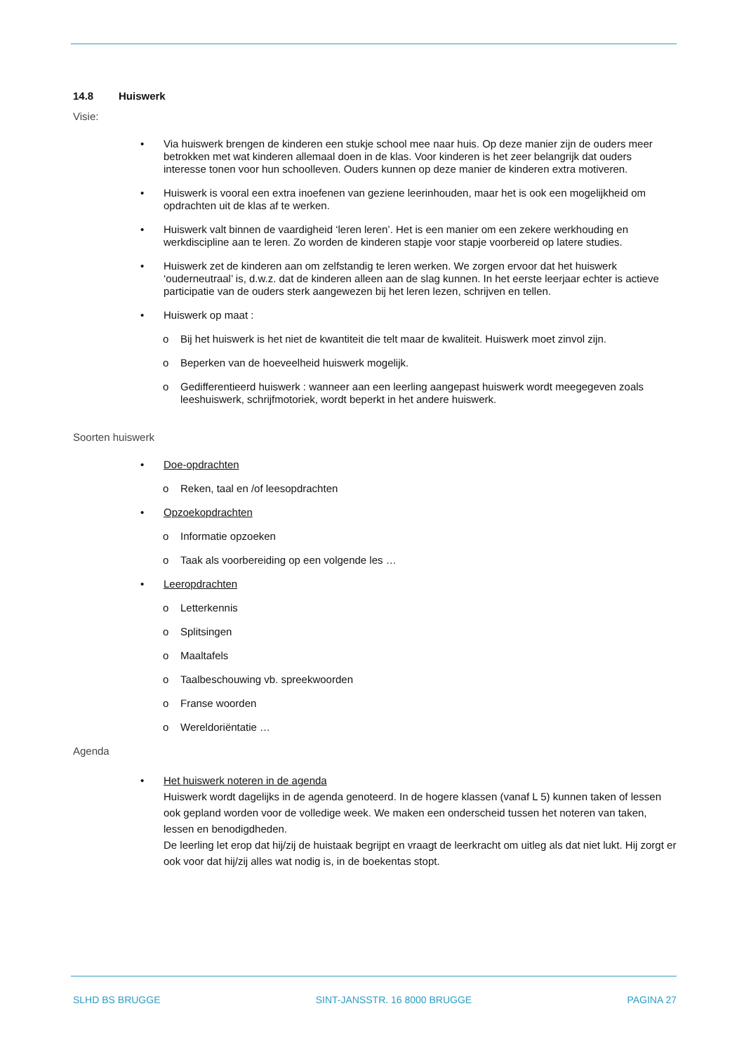14.8 Huiswerk
Visie:
Via huiswerk brengen de kinderen een stukje school mee naar huis. Op deze manier zijn de ouders meer betrokken met wat kinderen allemaal doen in de klas. Voor kinderen is het zeer belangrijk dat ouders interesse tonen voor hun schoolleven. Ouders kunnen op deze manier de kinderen extra motiveren.
Huiswerk is vooral een extra inoefenen van geziene leerinhouden, maar het is ook een mogelijkheid om opdrachten uit de klas af te werken.
Huiswerk valt binnen de vaardigheid ‘leren leren’. Het is een manier om een zekere werkhouding en werkdiscipline aan te leren. Zo worden de kinderen stapje voor stapje voorbereid op latere studies.
Huiswerk zet de kinderen aan om zelfstandig te leren werken. We zorgen ervoor dat het huiswerk ‘ouderneutraal’ is, d.w.z. dat de kinderen alleen aan de slag kunnen. In het eerste leerjaar echter is actieve participatie van de ouders sterk aangewezen bij het leren lezen, schrijven en tellen.
Huiswerk op maat :
Bij het huiswerk is het niet de kwantiteit die telt maar de kwaliteit. Huiswerk moet zinvol zijn.
Beperken van de hoeveelheid huiswerk mogelijk.
Gedifferentieerd huiswerk : wanneer aan een leerling aangepast huiswerk wordt meegegeven zoals leeshuiswerk, schrijfmotoriek, wordt beperkt in het andere huiswerk.
Soorten huiswerk
Doe-opdrachten
Reken, taal en /of leesopdrachten
Opzoekopdrachten
Informatie opzoeken
Taak als voorbereiding op een volgende les …
Leeropdrachten
Letterkennis
Splitsingen
Maaltafels
Taalbeschouwing vb. spreekwoorden
Franse woorden
Wereldoriëntatie …
Agenda
Het huiswerk noteren in de agenda
Huiswerk wordt dagelijks in de agenda genoteerd. In de hogere klassen (vanaf L 5) kunnen taken of lessen ook gepland worden voor de volledige week. We maken een onderscheid tussen het noteren van taken, lessen en benodigdheden.
De leerling let erop dat hij/zij de huistaak begrijpt en vraagt de leerkracht om uitleg als dat niet lukt. Hij zorgt er ook voor dat hij/zij alles wat nodig is, in de boekentas stopt.
SLHD BS BRUGGE SINT-JANSSTR. 16 8000 BRUGGE PAGINA 27